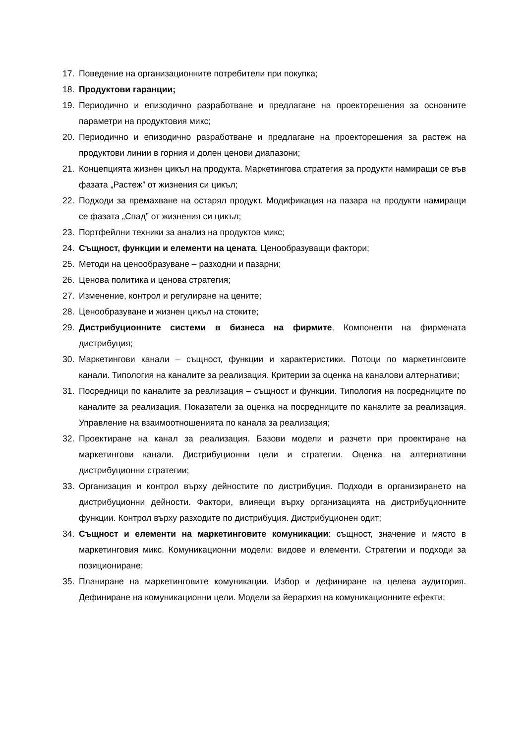17. Поведение на организационните потребители при покупка;
18. Продуктови гаранции;
19. Периодично и епизодично разработване и предлагане на проекторешения за основните параметри на продуктовия микс;
20. Периодично и епизодично разработване и предлагане на проекторешения за растеж на продуктови линии в горния и долен ценови диапазони;
21. Концепцията жизнен цикъл на продукта. Маркетингова стратегия за продукти намиращи се във фазата „Растеж” от жизнения си цикъл;
22. Подходи за премахване на остарял продукт. Модификация на пазара на продукти намиращи се фазата „Спад” от жизнения си цикъл;
23. Портфейлни техники за анализ на продуктов микс;
24. Същност, функции и елементи на цената. Ценообразуващи фактори;
25. Методи на ценообразуване – разходни и пазарни;
26. Ценова политика и ценова стратегия;
27. Изменение, контрол и регулиране на цените;
28. Ценообразуване и жизнен цикъл на стоките;
29. Дистрибуционните системи в бизнеса на фирмите. Компоненти на фирмената дистрибуция;
30. Маркетингови канали – същност, функции и характеристики. Потоци по маркетинговите канали. Типология на каналите за реализация. Критерии за оценка на каналови алтернативи;
31. Посредници по каналите за реализация – същност и функции. Типология на посредниците по каналите за реализация. Показатели за оценка на посредниците по каналите за реализация. Управление на взаимоотношенията по канала за реализация;
32. Проектиране на канал за реализация. Базови модели и разчети при проектиране на маркетингови канали. Дистрибуционни цели и стратегии. Оценка на алтернативни дистрибуционни стратегии;
33. Организация и контрол върху дейностите по дистрибуция. Подходи в организирането на дистрибуционни дейности. Фактори, влияещи върху организацията на дистрибуционните функции. Контрол върху разходите по дистрибуция. Дистрибуционен одит;
34. Същност и елементи на маркетинговите комуникации: същност, значение и място в маркетинговия микс. Комуникационни модели: видове и елементи. Стратегии и подходи за позициониране;
35. Планиране на маркетинговите комуникации. Избор и дефиниране на целева аудитория. Дефиниране на комуникационни цели. Модели за йерархия на комуникационните ефекти;